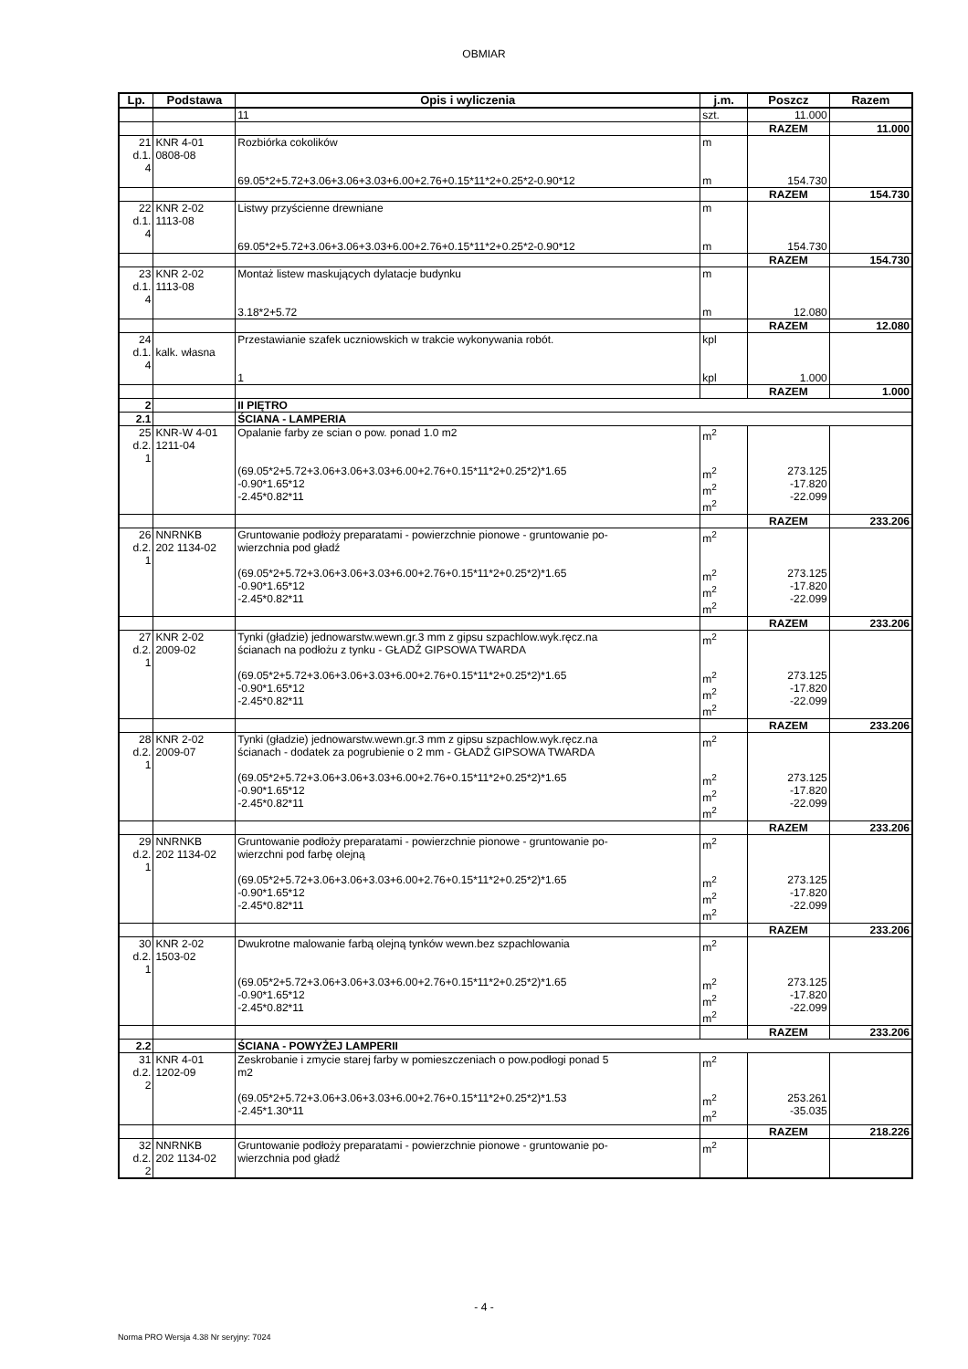OBMIAR
| Lp. | Podstawa | Opis i wyliczenia | j.m. | Poszcz | Razem |
| --- | --- | --- | --- | --- | --- |
| | | 11 | szt. | 11.000 | |
| | | | | RAZEM | 11.000 |
| 21 d.1. 4 | KNR 4-01 0808-08 | Rozbiórka cokolików | m | | |
| | | 69.05*2+5.72+3.06+3.06+3.03+6.00+2.76+0.15*11*2+0.25*2-0.90*12 | m | 154.730 | |
| | | | | RAZEM | 154.730 |
| 22 d.1. 4 | KNR 2-02 1113-08 | Listwy przyścienne drewniane | m | | |
| | | 69.05*2+5.72+3.06+3.06+3.03+6.00+2.76+0.15*11*2+0.25*2-0.90*12 | m | 154.730 | |
| | | | | RAZEM | 154.730 |
| 23 d.1. 4 | KNR 2-02 1113-08 | Montaż listew maskujących dylatacje budynku | m | | |
| | | 3.18*2+5.72 | m | 12.080 | |
| | | | | RAZEM | 12.080 |
| 24 d.1. 4 | kalk. własna | Przestawianie szafek uczniowskich w trakcie wykonywania robót. | kpl | | |
| | | 1 | kpl | 1.000 | |
| | | | | RAZEM | 1.000 |
| 2 | | II PIĘTRO | | | |
| 2.1 | | ŚCIANA - LAMPERIA | | | |
| 25 d.2. 1 | KNR-W 4-01 1211-04 | Opalanie farby ze scian o pow. ponad 1.0 m2 | m<sup>2</sup> | | |
| | | (69.05*2+5.72+3.06+3.06+3.03+6.00+2.76+0.15*11*2+0.25*2)*1.65 -0.90*1.65*12 -2.45*0.82*11 | m<sup>2</sup> m<sup>2</sup> m<sup>2</sup> | 273.125 -17.820 -22.099 | |
| | | | | RAZEM | 233.206 |
| 26 d.2. 1 | NNRNKB 202 1134-02 | Gruntowanie podłoży preparatami - powierzchnie pionowe - gruntowanie po- wierzchnia pod gładź | m<sup>2</sup> | | |
| | | (69.05*2+5.72+3.06+3.06+3.03+6.00+2.76+0.15*11*2+0.25*2)*1.65 -0.90*1.65*12 -2.45*0.82*11 | m<sup>2</sup> m<sup>2</sup> m<sup>2</sup> | 273.125 -17.820 -22.099 | |
| | | | | RAZEM | 233.206 |
| 27 d.2. 1 | KNR 2-02 2009-02 | Tynki (gładzie) jednowarstw.wewn.gr.3 mm z gipsu szpachlow.wyk.ręcz.na ścianach na podłożu z tynku - GŁADŹ GIPSOWA TWARDA | m<sup>2</sup> | | |
| | | (69.05*2+5.72+3.06+3.06+3.03+6.00+2.76+0.15*11*2+0.25*2)*1.65 -0.90*1.65*12 -2.45*0.82*11 | m<sup>2</sup> m<sup>2</sup> m<sup>2</sup> | 273.125 -17.820 -22.099 | |
| | | | | RAZEM | 233.206 |
| 28 d.2. 1 | KNR 2-02 2009-07 | Tynki (gładzie) jednowarstw.wewn.gr.3 mm z gipsu szpachlow.wyk.ręcz.na ścianach - dodatek za pogrubienie o 2 mm - GŁADŹ GIPSOWA TWARDA | m<sup>2</sup> | | |
| | | (69.05*2+5.72+3.06+3.06+3.03+6.00+2.76+0.15*11*2+0.25*2)*1.65 -0.90*1.65*12 -2.45*0.82*11 | m<sup>2</sup> m<sup>2</sup> m<sup>2</sup> | 273.125 -17.820 -22.099 | |
| | | | | RAZEM | 233.206 |
| 29 d.2. 1 | NNRNKB 202 1134-02 | Gruntowanie podłoży preparatami - powierzchnie pionowe - gruntowanie po- wierzchni pod farbę olejną | m<sup>2</sup> | | |
| | | (69.05*2+5.72+3.06+3.06+3.03+6.00+2.76+0.15*11*2+0.25*2)*1.65 -0.90*1.65*12 -2.45*0.82*11 | m<sup>2</sup> m<sup>2</sup> m<sup>2</sup> | 273.125 -17.820 -22.099 | |
| | | | | RAZEM | 233.206 |
| 30 d.2. 1 | KNR 2-02 1503-02 | Dwukrotne malowanie farbą olejną tynków wewn.bez szpachlowania | m<sup>2</sup> | | |
| | | (69.05*2+5.72+3.06+3.06+3.03+6.00+2.76+0.15*11*2+0.25*2)*1.65 -0.90*1.65*12 -2.45*0.82*11 | m<sup>2</sup> m<sup>2</sup> m<sup>2</sup> | 273.125 -17.820 -22.099 | |
| | | | | RAZEM | 233.206 |
| 2.2 | | ŚCIANA - POWYŻEJ LAMPERII | | | |
| 31 d.2. 2 | KNR 4-01 1202-09 | Zeskrobanie i zmycie starej farby w pomieszczeniach o pow.podłogi ponad 5 m2 | m<sup>2</sup> | | |
| | | (69.05*2+5.72+3.06+3.06+3.03+6.00+2.76+0.15*11*2+0.25*2)*1.53 -2.45*1.30*11 | m<sup>2</sup> m<sup>2</sup> | 253.261 -35.035 | |
| | | | | RAZEM | 218.226 |
| 32 d.2. 2 | NNRNKB 202 1134-02 | Gruntowanie podłoży preparatami - powierzchnie pionowe - gruntowanie po- wierzchnia pod gładź | m<sup>2</sup> | | |
- 4 -
Norma PRO Wersja 4.38 Nr seryjny: 7024